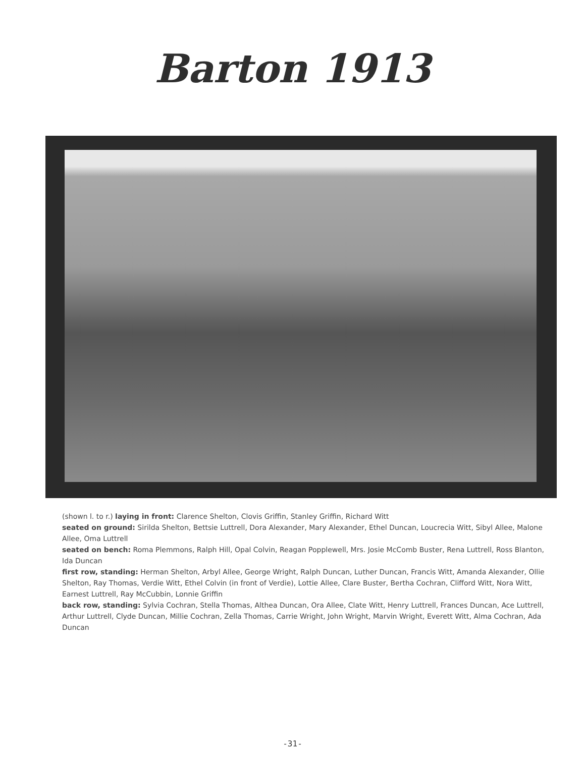Barton 1913
(shown l. to r.) laying in front: Clarence Shelton, Clovis Griffin, Stanley Griffin, Richard Witt
seated on ground: Sirilda Shelton, Bettsie Luttrell, Dora Alexander, Mary Alexander, Ethel Duncan, Loucrecia Witt, Sibyl Allee, Malone Allee, Oma Luttrell
seated on bench: Roma Plemmons, Ralph Hill, Opal Colvin, Reagan Popplewell, Mrs. Josie McComb Buster, Rena Luttrell, Ross Blanton, Ida Duncan
first row, standing: Herman Shelton, Arbyl Allee, George Wright, Ralph Duncan, Luther Duncan, Francis Witt, Amanda Alexander, Ollie Shelton, Ray Thomas, Verdie Witt, Ethel Colvin (in front of Verdie), Lottie Allee, Clare Buster, Bertha Cochran, Clifford Witt, Nora Witt, Earnest Luttrell, Ray McCubbin, Lonnie Griffin
back row, standing: Sylvia Cochran, Stella Thomas, Althea Duncan, Ora Allee, Clate Witt, Henry Luttrell, Frances Duncan, Ace Luttrell, Arthur Luttrell, Clyde Duncan, Millie Cochran, Zella Thomas, Carrie Wright, John Wright, Marvin Wright, Everett Witt, Alma Cochran, Ada Duncan
-31-